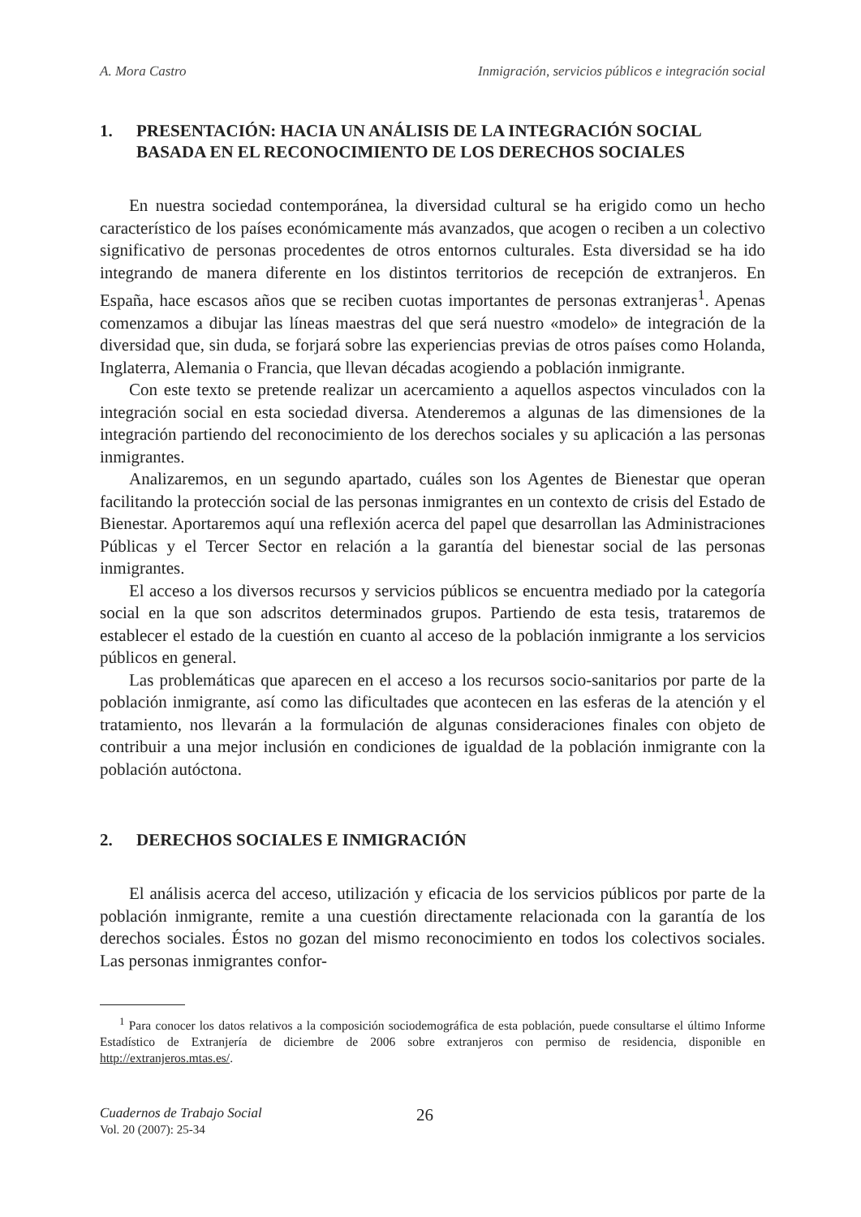A. Mora Castro Inmigración, servicios públicos e integración social
1. PRESENTACIÓN: HACIA UN ANÁLISIS DE LA INTEGRACIÓN SOCIAL BASADA EN EL RECONOCIMIENTO DE LOS DERECHOS SOCIALES
En nuestra sociedad contemporánea, la diversidad cultural se ha erigido como un hecho característico de los países económicamente más avanzados, que acogen o reciben a un colectivo significativo de personas procedentes de otros entornos culturales. Esta diversidad se ha ido integrando de manera diferente en los distintos territorios de recepción de extranjeros. En España, hace escasos años que se reciben cuotas importantes de personas extranjeras<sup>1</sup>. Apenas comenzamos a dibujar las líneas maestras del que será nuestro «modelo» de integración de la diversidad que, sin duda, se forjará sobre las experiencias previas de otros países como Holanda, Inglaterra, Alemania o Francia, que llevan décadas acogiendo a población inmigrante.
Con este texto se pretende realizar un acercamiento a aquellos aspectos vinculados con la integración social en esta sociedad diversa. Atenderemos a algunas de las dimensiones de la integración partiendo del reconocimiento de los derechos sociales y su aplicación a las personas inmigrantes.
Analizaremos, en un segundo apartado, cuáles son los Agentes de Bienestar que operan facilitando la protección social de las personas inmigrantes en un contexto de crisis del Estado de Bienestar. Aportaremos aquí una reflexión acerca del papel que desarrollan las Administraciones Públicas y el Tercer Sector en relación a la garantía del bienestar social de las personas inmigrantes.
El acceso a los diversos recursos y servicios públicos se encuentra mediado por la categoría social en la que son adscritos determinados grupos. Partiendo de esta tesis, trataremos de establecer el estado de la cuestión en cuanto al acceso de la población inmigrante a los servicios públicos en general.
Las problemáticas que aparecen en el acceso a los recursos socio-sanitarios por parte de la población inmigrante, así como las dificultades que acontecen en las esferas de la atención y el tratamiento, nos llevarán a la formulación de algunas consideraciones finales con objeto de contribuir a una mejor inclusión en condiciones de igualdad de la población inmigrante con la población autóctona.
2. DERECHOS SOCIALES E INMIGRACIÓN
El análisis acerca del acceso, utilización y eficacia de los servicios públicos por parte de la población inmigrante, remite a una cuestión directamente relacionada con la garantía de los derechos sociales. Éstos no gozan del mismo reconocimiento en todos los colectivos sociales. Las personas inmigrantes confor-
<sup>1</sup> Para conocer los datos relativos a la composición sociodemográfica de esta población, puede consultarse el último Informe Estadístico de Extranjería de diciembre de 2006 sobre extranjeros con permiso de residencia, disponible en http://extranjeros.mtas.es/.
Cuadernos de Trabajo Social
Vol. 20 (2007): 25-34
26